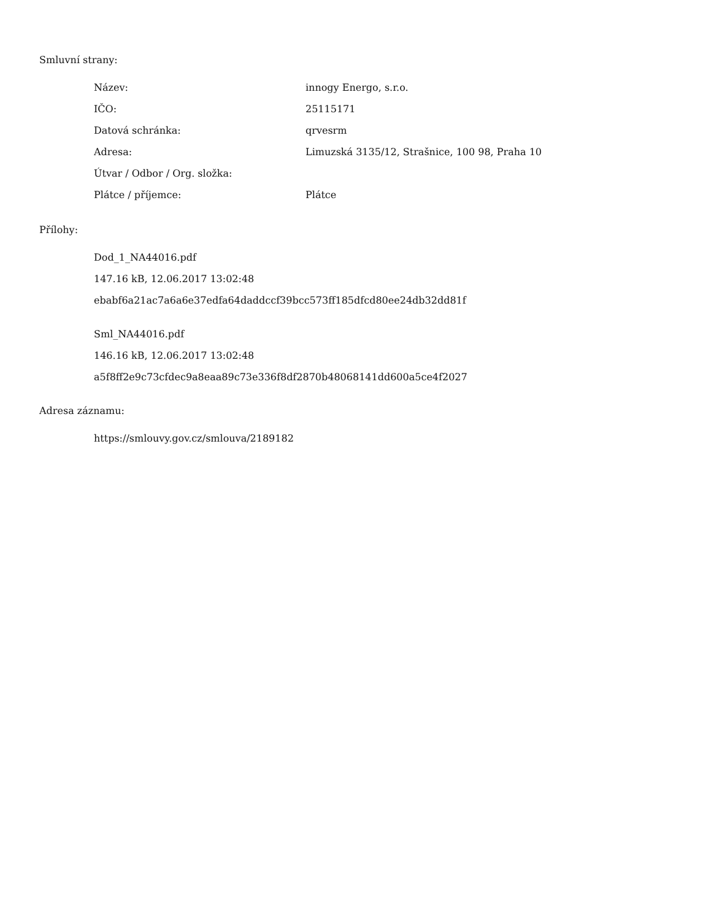Smluvní strany:
| Název: | innogy Energo, s.r.o. |
| IČO: | 25115171 |
| Datová schránka: | qrvesrm |
| Adresa: | Limuzská 3135/12, Strašnice, 100 98, Praha 10 |
| Útvar / Odbor / Org. složka: | |
| Plátce / příjemce: | Plátce |
Přílohy:
Dod_1_NA44016.pdf
147.16 kB, 12.06.2017 13:02:48
ebabf6a21ac7a6a6e37edfa64daddccf39bcc573ff185dfcd80ee24db32dd81f
Sml_NA44016.pdf
146.16 kB, 12.06.2017 13:02:48
a5f8ff2e9c73cfdec9a8eaa89c73e336f8df2870b48068141dd600a5ce4f2027
Adresa záznamu:
https://smlouvy.gov.cz/smlouva/2189182